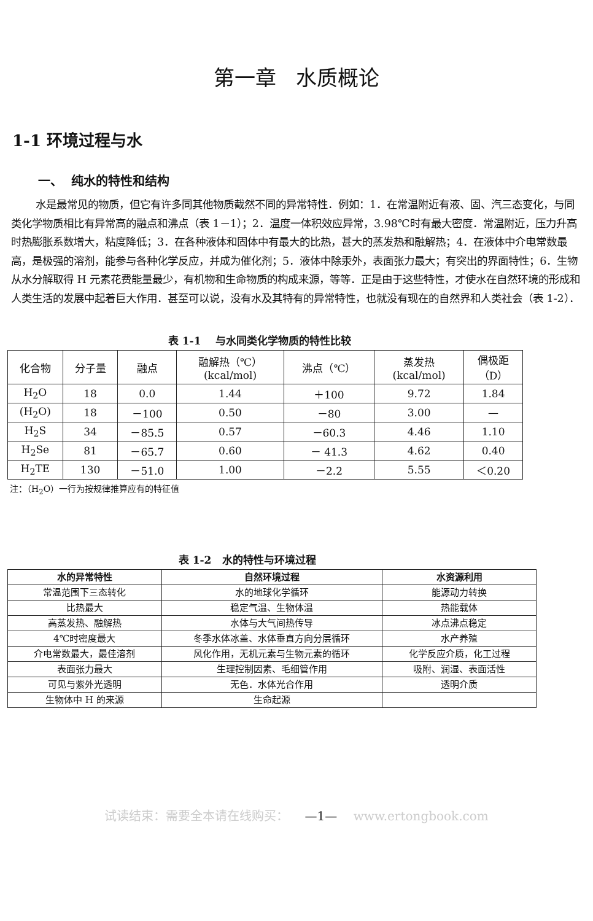第一章 水质概论
1-1 环境过程与水
一、 纯水的特性和结构
水是最常见的物质，但它有许多同其他物质截然不同的异常特性．例如：1．在常温附近有液、固、汽三态变化，与同类化学物质相比有异常高的融点和沸点（表 1－1）；2．温度一体积效应异常，3.98℃时有最大密度．常温附近，压力升高时热膨胀系数增大，粘度降低；3．在各种液体和固体中有最大的比热，甚大的蒸发热和融解热；4．在液体中介电常数最高，是极强的溶剂，能参与各种化学反应，并成为催化剂；5．液体中除汞外，表面张力最大；有突出的界面特性；6．生物从水分解取得 H 元素花费能量最少，有机物和生命物质的构成来源，等等．正是由于这些特性，才使水在自然环境的形成和人类生活的发展中起着巨大作用．甚至可以说，没有水及其特有的异常特性，也就没有现在的自然界和人类社会（表 1-2）．
表 1-1 与水同类化学物质的特性比较
| 化合物 | 分子量 | 融点 | 融解热（℃） (kcal/mol) | 沸点（℃） | 蒸发热 (kcal/mol) | 偶极距 （D） |
| --- | --- | --- | --- | --- | --- | --- |
| H<sub>2</sub>O | 18 | 0.0 | 1.44 | ＋100 | 9.72 | 1.84 |
| (H<sub>2</sub>O) | 18 | －100 | 0.50 | －80 | 3.00 | — |
| H<sub>2</sub>S | 34 | －85.5 | 0.57 | －60.3 | 4.46 | 1.10 |
| H<sub>2</sub>Se | 81 | －65.7 | 0.60 | － 41.3 | 4.62 | 0.40 |
| H<sub>2</sub>TE | 130 | －51.0 | 1.00 | －2.2 | 5.55 | ＜0.20 |
注：（H<sub>2</sub>O）一行为按规律推算应有的特征值
表 1-2 水的特性与环境过程
| 水的异常特性 | 自然环境过程 | 水资源利用 |
| --- | --- | --- |
| 常温范围下三态转化 | 水的地球化学循环 | 能源动力转换 |
| 比热最大 | 稳定气温、生物体温 | 热能载体 |
| 高蒸发热、融解热 | 水体与大气间热传导 | 冰点沸点稳定 |
| 4℃时密度最大 | 冬季水体冰盖、水体垂直方向分层循环 | 水产养殖 |
| 介电常数最大，最佳溶剂 | 风化作用，无机元素与生物元素的循环 | 化学反应介质，化工过程 |
| 表面张力最大 | 生理控制因素、毛细管作用 | 吸附、润湿、表面活性 |
| 可见与紫外光透明 | 无色．水体光合作用 | 透明介质 |
| 生物体中 H 的来源 | 生命起源 | |
试读结束：需要全本请在线购买： —1— www.ertongbook.com